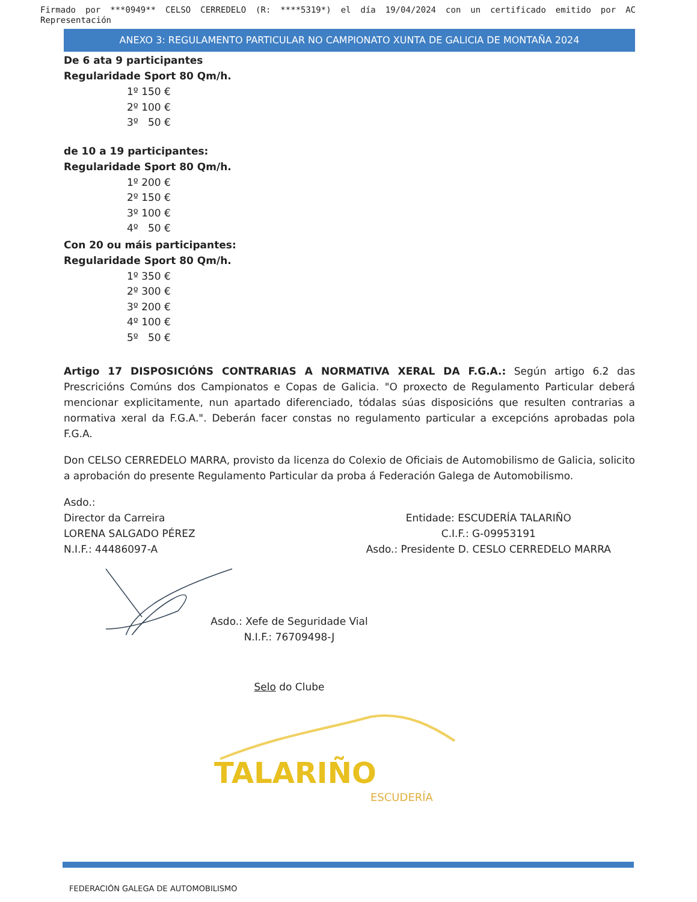Firmado por ***0949** CELSO CERREDELO (R: ****5319*) el día 19/04/2024 con un certificado emitido por AC Representación
ANEXO 3: REGULAMENTO PARTICULAR NO CAMPIONATO XUNTA DE GALICIA DE MONTAÑA 2024
De 6 ata 9 participantes
Regularidade Sport 80 Qm/h.
1º 150 €
2º 100 €
3º 50 €
de 10 a 19 participantes:
Regularidade Sport 80 Qm/h.
1º 200 €
2º 150 €
3º 100 €
4º 50 €
Con 20 ou máis participantes:
Regularidade Sport 80 Qm/h.
1º 350 €
2º 300 €
3º 200 €
4º 100 €
5º 50 €
Artigo 17 DISPOSICIÓNS CONTRARIAS A NORMATIVA XERAL DA F.G.A.: Según artigo 6.2 das Prescricións Comúns dos Campionatos e Copas de Galicia. "O proxecto de Regulamento Particular deberá mencionar explicitamente, nun apartado diferenciado, tódalas súas disposicións que resulten contrarias a normativa xeral da F.G.A.". Deberán facer constas no regulamento particular a excepcións aprobadas pola F.G.A.
Don CELSO CERREDELO MARRA, provisto da licenza do Colexio de Oficiais de Automobilismo de Galicia, solicito a aprobación do presente Regulamento Particular da proba á Federación Galega de Automobilismo.
Asdo.:
Director da Carreira
LORENA SALGADO PÉREZ
N.I.F.: 44486097-A
Entidade: ESCUDERÍA TALARIÑO
C.I.F.: G-09953191
Asdo.: Presidente D. CESLO CERREDELO MARRA
Asdo.: Xefe de Seguridade Vial
N.I.F.: 76709498-J
Selo do Clube
TALARIÑO
ESCUDERÍA
FEDERACIÓN GALEGA DE AUTOMOBILISMO